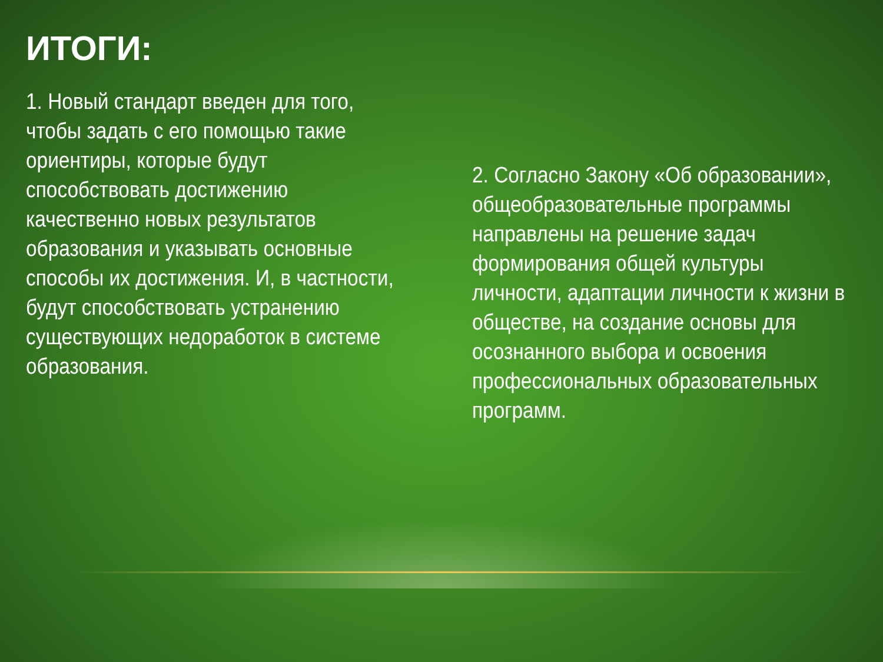ИТОГИ:
1. Новый стандарт введен для того, чтобы задать с его помощью такие ориентиры, которые будут способствовать достижению качественно новых результатов образования и указывать основные способы их достижения. И, в частности, будут способствовать устранению существующих недоработок в системе образования.
2. Согласно Закону «Об образовании», общеобразовательные программы направлены на решение задач формирования общей культуры личности, адаптации личности к жизни в обществе, на создание основы для осознанного выбора и освоения профессиональных образовательных программ.